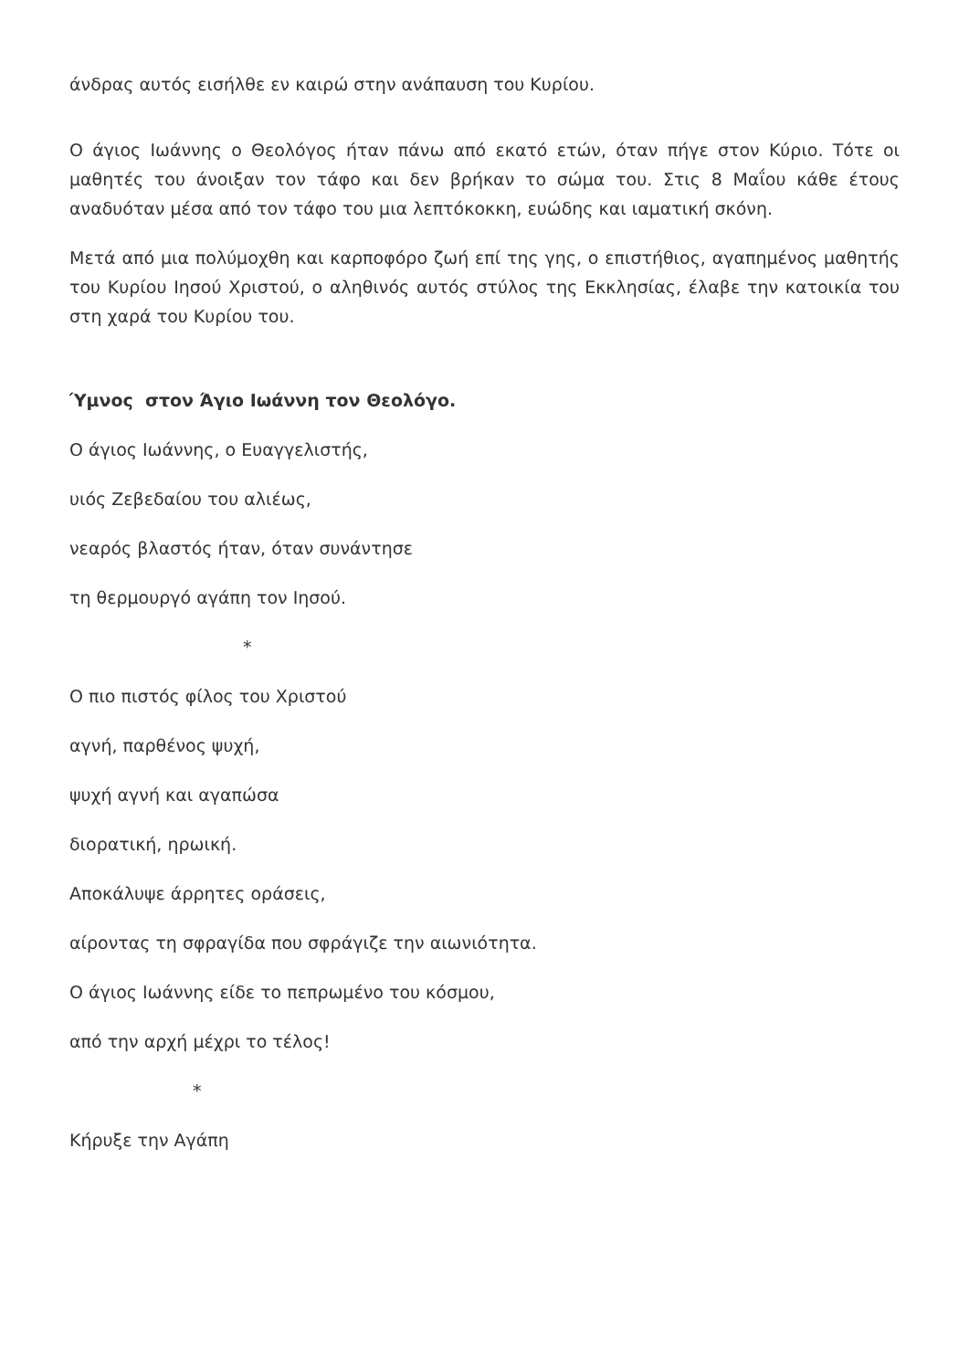άνδρας αυτός εισήλθε εν καιρώ στην ανάπαυση του Κυρίου.
Ο άγιος Ιωάννης ο Θεολόγος ήταν πάνω από εκατό ετών, όταν πήγε στον Κύριο. Τότε οι μαθητές του άνοιξαν τον τάφο και δεν βρήκαν το σώμα του. Στις 8 Μαΐου κάθε έτους αναδυόταν μέσα από τον τάφο του μια λεπτόκοκκη, ευώδης και ιαματική σκόνη.
Μετά από μια πολύμοχθη και καρποφόρο ζωή επί της γης, ο επιστήθιος, αγαπημένος μαθητής του Κυρίου Ιησού Χριστού, ο αληθινός αυτός στύλος της Εκκλησίας, έλαβε την κατοικία του στη χαρά του Κυρίου του.
Ύμνος στον Άγιο Ιωάννη τον Θεολόγο.
Ο άγιος Ιωάννης, ο Ευαγγελιστής,
υιός Ζεβεδαίου του αλιέως,
νεαρός βλαστός ήταν, όταν συνάντησε
τη θερμουργό αγάπη τον Ιησού.
*
Ο πιο πιστός φίλος του Χριστού
αγνή, παρθένος ψυχή,
ψυχή αγνή και αγαπώσα
διορατική, ηρωική.
Αποκάλυψε άρρητες οράσεις,
αίροντας τη σφραγίδα που σφράγιζε την αιωνιότητα.
Ο άγιος Ιωάννης είδε το πεπρωμένο του κόσμου,
από την αρχή μέχρι το τέλος!
*
Κήρυξε την Αγάπη